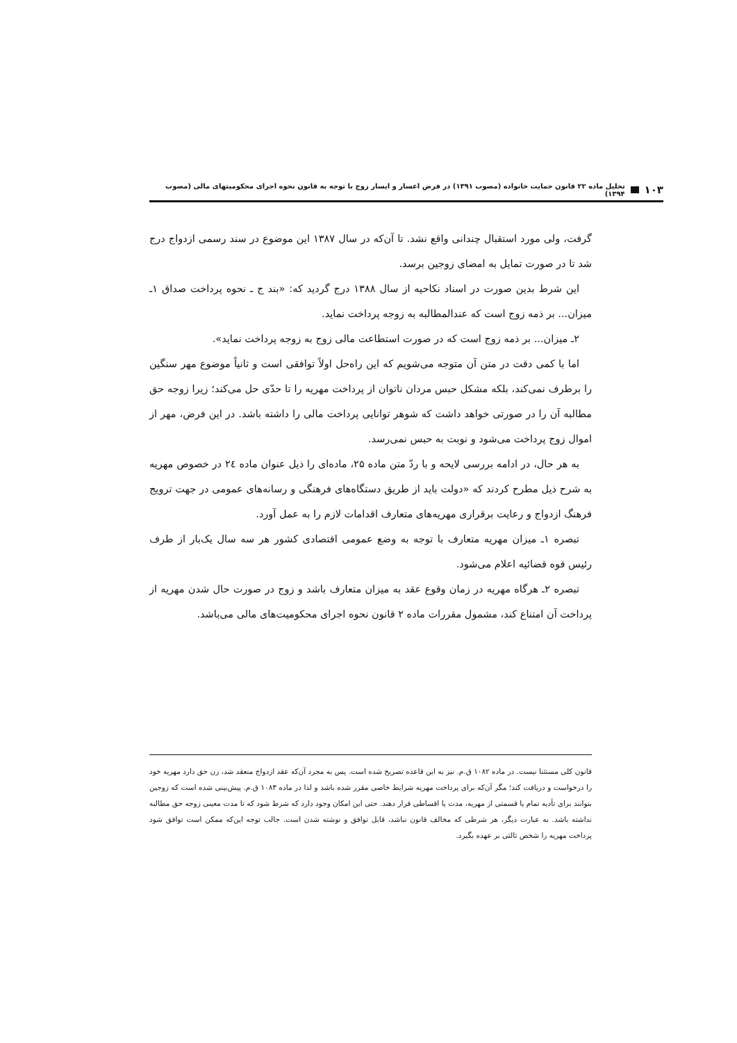۱۰۳ تحلیل ماده ۲۲ قانون حمایت خانواده (مصوب ۱۳۹۱) در فرض اعسار و ایسار زوج با توجه به قانون نحوه اجرای محکومیتهای مالی (مصوب ۱۳۹۴)
گرفت، ولی مورد استقبال چندانی واقع نشد. تا آن‌که در سال ۱۳۸۷ این موضوع در سند رسمی ازدواج درج شد تا در صورت تمایل به امضای زوجین برسد.
این شرط بدین صورت در اسناد نکاحیه از سال ۱۳۸۸ درج گردید که: «بند ج ـ نحوه پرداخت صداق ۱ـ میزان... بر ذمه زوج است که عندالمطالبه به زوجه پرداخت نماید.
۲ـ میزان... بر ذمه زوج است که در صورت استطاعت مالی زوج به زوجه پرداخت نماید».
اما با کمی دقت در متن آن متوجه می‌شویم که این راه‌حل اولاً توافقی است و ثانیاً موضوع مهر سنگین را برطرف نمی‌کند، بلکه مشکل حبس مردان ناتوان از پرداخت مهریه را تا حدّی حل می‌کند؛ زیرا زوجه حق مطالبه آن را در صورتی خواهد داشت که شوهر توانایی پرداخت مالی را داشته باشد. در این فرض، مهر از اموال زوج پرداخت می‌شود و نوبت به حبس نمی‌رسد.
به هر حال، در ادامه بررسی لایحه و با ردّ متن ماده ۲۵، ماده‌ای را ذیل عنوان ماده ۲٤ در خصوص مهریه به شرح ذیل مطرح کردند که «دولت باید از طریق دستگاه‌های فرهنگی و رسانه‌های عمومی در جهت ترویج فرهنگ ازدواج و رعایت برقراری مهریه‌های متعارف اقدامات لازم را به عمل آورد.
تبصره ۱ـ میزان مهریه متعارف با توجه به وضع عمومی اقتصادی کشور هر سه سال یک‌بار از طرف رئیس قوه قضائیه اعلام می‌شود.
تبصره ۲ـ هرگاه مهریه در زمان وقوع عقد به میزان متعارف باشد و زوج در صورت حال شدن مهریه از پرداخت آن امتناع کند، مشمول مقررات ماده ۲ قانون نحوه اجرای محکومیت‌های مالی می‌باشد.
قانون کلی مستثنا نیست. در ماده ۱۰۸۲ ق.م. نیز به این قاعده تصریح شده است. پس به مجرد آن‌که عقد ازدواج منعقد شد، زن حق دارد مهریه خود را درخواست و دریافت کند؛ مگر آن‌که برای پرداخت مهریه شرایط خاصی مقرر شده باشد و لذا در ماده ۱۰۸۳ ق.م. پیش‌بینی شده است که زوجین بتوانند برای تأدیه تمام یا قسمتی از مهریه، مدت یا اقساطی قرار دهند. حتی این امکان وجود دارد که شرط شود که تا مدت معینی زوجه حق مطالبه نداشته باشد. به عبارت دیگر، هر شرطی که مخالف قانون نباشد، قابل توافق و نوشته شدن است. جالب توجه این‌که ممکن است توافق شود پرداخت مهریه را شخص ثالثی بر عهده بگیرد.